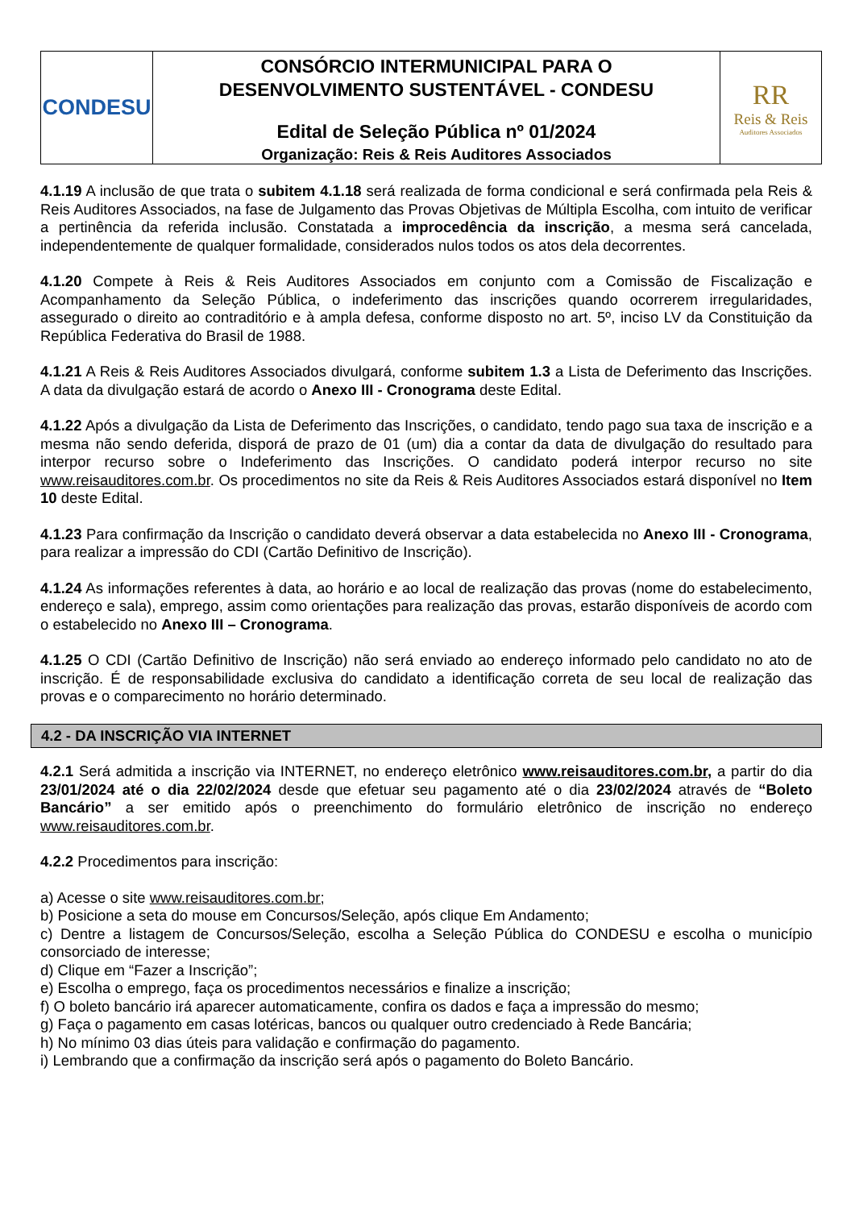CONDESU
CONSÓRCIO INTERMUNICIPAL PARA O
DESENVOLVIMENTO SUSTENTÁVEL - CONDESU
Edital de Seleção Pública nº 01/2024
Organização: Reis & Reis Auditores Associados
RR
Reis & Reis
Auditores Associados
4.1.19 A inclusão de que trata o subitem 4.1.18 será realizada de forma condicional e será confirmada pela Reis & Reis Auditores Associados, na fase de Julgamento das Provas Objetivas de Múltipla Escolha, com intuito de verificar a pertinência da referida inclusão. Constatada a improcedência da inscrição, a mesma será cancelada, independentemente de qualquer formalidade, considerados nulos todos os atos dela decorrentes.
4.1.20 Compete à Reis & Reis Auditores Associados em conjunto com a Comissão de Fiscalização e Acompanhamento da Seleção Pública, o indeferimento das inscrições quando ocorrerem irregularidades, assegurado o direito ao contraditório e à ampla defesa, conforme disposto no art. 5º, inciso LV da Constituição da República Federativa do Brasil de 1988.
4.1.21 A Reis & Reis Auditores Associados divulgará, conforme subitem 1.3 a Lista de Deferimento das Inscrições. A data da divulgação estará de acordo o Anexo III - Cronograma deste Edital.
4.1.22 Após a divulgação da Lista de Deferimento das Inscrições, o candidato, tendo pago sua taxa de inscrição e a mesma não sendo deferida, disporá de prazo de 01 (um) dia a contar da data de divulgação do resultado para interpor recurso sobre o Indeferimento das Inscrições. O candidato poderá interpor recurso no site www.reisauditores.com.br. Os procedimentos no site da Reis & Reis Auditores Associados estará disponível no Item 10 deste Edital.
4.1.23 Para confirmação da Inscrição o candidato deverá observar a data estabelecida no Anexo III - Cronograma, para realizar a impressão do CDI (Cartão Definitivo de Inscrição).
4.1.24 As informações referentes à data, ao horário e ao local de realização das provas (nome do estabelecimento, endereço e sala), emprego, assim como orientações para realização das provas, estarão disponíveis de acordo com o estabelecido no Anexo III – Cronograma.
4.1.25 O CDI (Cartão Definitivo de Inscrição) não será enviado ao endereço informado pelo candidato no ato de inscrição. É de responsabilidade exclusiva do candidato a identificação correta de seu local de realização das provas e o comparecimento no horário determinado.
4.2 - DA INSCRIÇÃO VIA INTERNET
4.2.1 Será admitida a inscrição via INTERNET, no endereço eletrônico www.reisauditores.com.br, a partir do dia 23/01/2024 até o dia 22/02/2024 desde que efetuar seu pagamento até o dia 23/02/2024 através de “Boleto Bancário” a ser emitido após o preenchimento do formulário eletrônico de inscrição no endereço www.reisauditores.com.br.
4.2.2 Procedimentos para inscrição:
a) Acesse o site www.reisauditores.com.br;
b) Posicione a seta do mouse em Concursos/Seleção, após clique Em Andamento;
c) Dentre a listagem de Concursos/Seleção, escolha a Seleção Pública do CONDESU e escolha o município consorciado de interesse;
d) Clique em “Fazer a Inscrição”;
e) Escolha o emprego, faça os procedimentos necessários e finalize a inscrição;
f) O boleto bancário irá aparecer automaticamente, confira os dados e faça a impressão do mesmo;
g) Faça o pagamento em casas lotéricas, bancos ou qualquer outro credenciado à Rede Bancária;
h) No mínimo 03 dias úteis para validação e confirmação do pagamento.
i) Lembrando que a confirmação da inscrição será após o pagamento do Boleto Bancário.